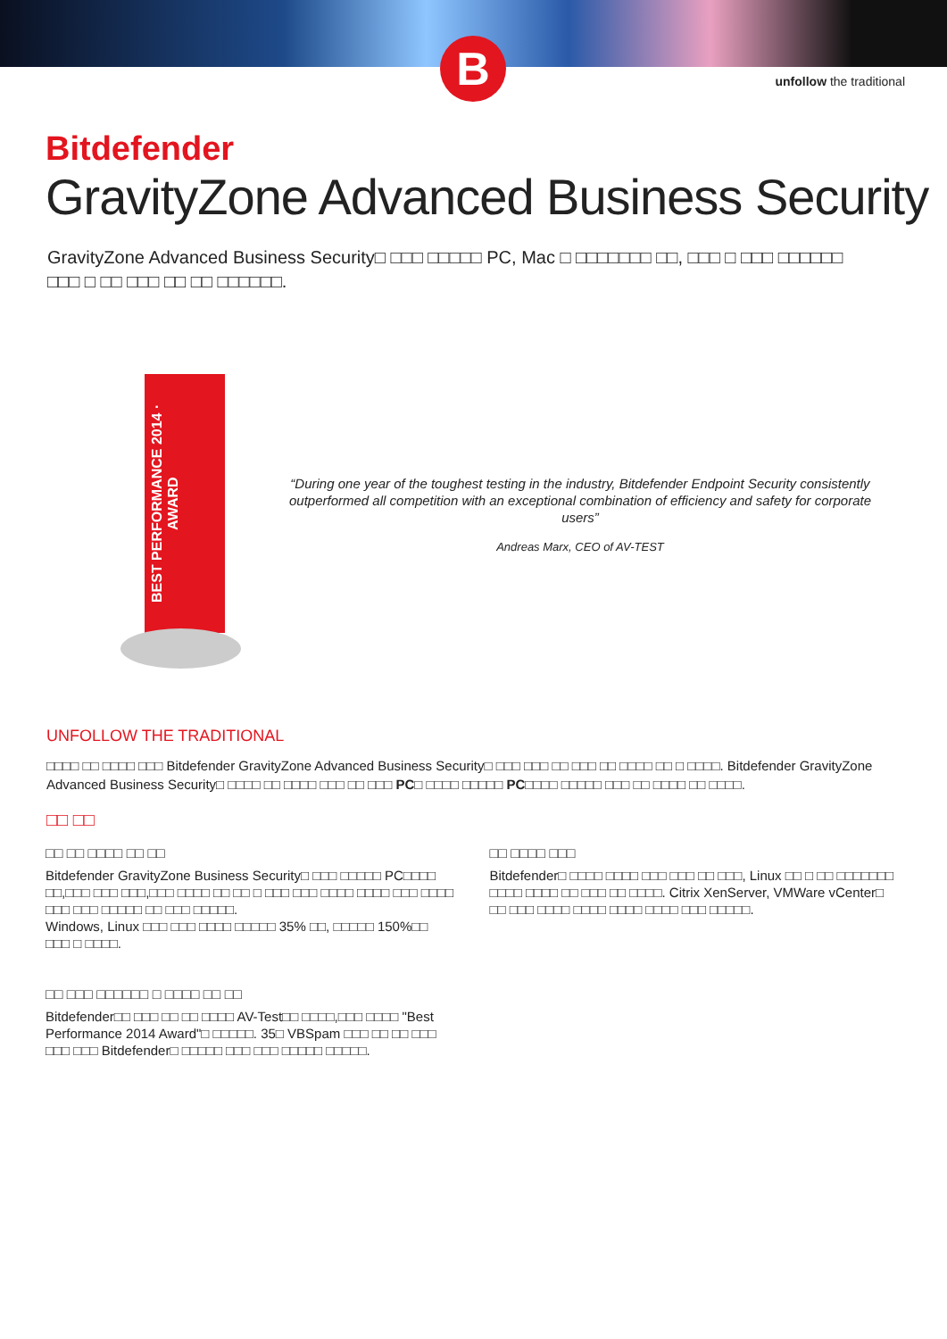B
unfollow the traditional
Bitdefender
GravityZone Advanced Business Security
GravityZone Advanced Business Security□ □□□ □□□□□ PC, Mac □ □□□□□□□ □□, □□□ □ □□□ □□□□□□ □□□ □ □□ □□□ □□ □□ □□□□□□.
BEST PERFORMANCE 2014 · AWARD
“During one year of the toughest testing in the industry, Bitdefender Endpoint Security consistently outperformed all competition with an exceptional combination of efficiency and safety for corporate users”
Andreas Marx, CEO of AV-TEST
UNFOLLOW THE TRADITIONAL
□□□□ □□ □□□□ □□□ Bitdefender GravityZone Advanced Business Security□ □□□ □□□ □□ □□□ □□ □□□□ □□ □ □□□□. Bitdefender GravityZone Advanced Business Security□ □□□□ □□ □□□□ □□□ □□ □□□ PC□ □□□□ □□□□□ PC□□□□ □□□□□ □□□ □□ □□□□ □□ □□□□.
□□ □□
□□ □□ □□□□ □□ □□
Bitdefender GravityZone Business Security□ □□□ □□□□□ PC□□□□ □□,□□□ □□□ □□□,□□□ □□□□ □□ □□ □ □□□ □□□ □□□□ □□□□ □□□ □□□□ □□□ □□□ □□□□□ □□ □□□ □□□□□.
Windows, Linux □□□ □□□ □□□□ □□□□□ 35% □□, □□□□□ 150%□□ □□□ □ □□□□.
□□ □□□ □□□□□□ □ □□□□ □□ □□
Bitdefender□□ □□□ □□ □□ □□□□ AV-Test□□ □□□□,□□□ □□□□ "Best Performance 2014 Award"□ □□□□□. 35□ VBSpam □□□ □□ □□ □□□ □□□ □□□ Bitdefender□ □□□□□ □□□ □□□ □□□□□ □□□□□.
□□ □□□□ □□□
Bitdefender□ □□□□ □□□□ □□□ □□□ □□ □□□, Linux □□ □ □□ □□□□□□□ □□□□ □□□□ □□ □□□ □□ □□□□. Citrix XenServer, VMWare vCenter□ □□ □□□ □□□□ □□□□ □□□□ □□□□ □□□ □□□□□.